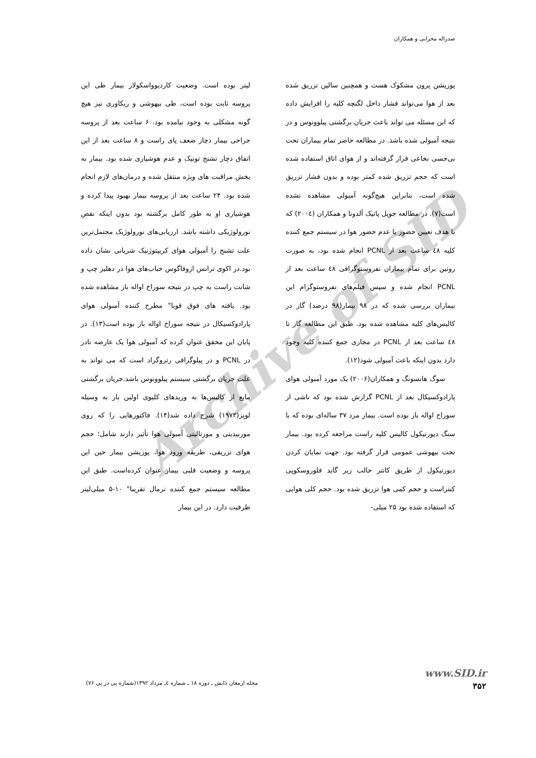صدراله محرابی و همکاران
Archive of SID
پوزیشن پرون مشکوک هست و همچنین سالین تزریق شده بعد از هوا می‌تواند فشار داخل لگنچه کلیه را افزایش داده که این مسئله می تواند باعث جریان برگشتی پیلوونوس و در نتیجه آمبولی شده باشد. در مطالعه حاضر تمام بیماران تحت بی‌حسی نخاعی قرار گرفته‌اند و از هوای اتاق استفاده شده است که حجم تزریق شده کمتر بوده و بدون فشار تزریق شده است، بنابراین هیچ‌گونه آمبولی مشاهده نشده است(۷). در مطالعه جویل پاتیک آلدونا و همکاران (۲۰۰٤) که با هدف تعیین حضور یا عدم حضور هوا در سیستم جمع کننده کلیه ٤۸ ساعت بعد از PCNL انجام شده بود، به صورت روتین برای تمام بیماران نفروستوگرافی ٤۸ ساعت بعد از PCNL انجام شده و سپس فیلم‌های نفروستوگرام این بیماران بررسی شده که در ۹۸ بیمار(۹۸ درصد) گاز در کالیس‌های کلیه مشاهده شده بود. طبق این مطالعه گاز تا ٤۸ ساعت بعد از PCNL در مجاری جمع کننده کلیه وجود دارد بدون اینکه باعث آمبولی شود(۱۲).
سوگ هانسونگ و همکاران(۲۰۰۶) یک مورد آمبولی هوای پارادوکسیکال بعد از PCNL گزارش شده بود که ناشی از سوراخ اواله باز بوده است. بیمار مرد ۳۷ ساله‌ای بوده که با سنگ دیورتیکول کالیس کلیه راست مراجعه کرده بود. بیمار تحت بیهوشی عمومی قرار گرفته بود. جهت نمایان کردن دیورتیکول از طریق کاتتر حالب زیر گاید فلوروسکوپی کنتراست و حجم کمی هوا تزریق شده بود. حجم کلی هوایی که استفاده شده بود ۲۵ میلی-
لیتر بوده است. وضعیت کاردیوواسکولار بیمار طی این پروسه ثابت بوده است، طی بیهوشی و ریکاوری نیز هیچ گونه مشکلی به وجود نیامده بود. ۶ ساعت بعد از پروسه جراحی بیمار دچار ضعف پای راست و ۸ ساعت بعد از این اتفاق دچار تشنج تونیک و عدم هوشیاری شده بود. بیمار به بخش مراقبت های ویژه منتقل شده و درمان‌های لازم انجام شده بود. ۲۴ ساعت بعد از پروسه بیمار بهبود پیدا کرده و هوشیاری او به طور کامل برگشته بود بدون اینکه نقص نورولوژیکی داشته باشد. ارزیابی‌های نورولوژیک محتمل‌ترین علت تشنج را آمبولی هوای کریپتوژنیک شریانی نشان داده بود.در اکوی ترانس ازوفاگوس حباب‌های هوا در دهلیز چپ و شانت راست به چپ در نتیجه سوراخ اواله باز مشاهده شده بود. یافته های فوق قویا" مطرح کننده آمبولی هوای پارادوکسیکال در نتیجه سوراخ اواله باز بوده است(۱۳). در پایان این محقق عنوان کرده که آمبولی هوا یک عارضه نادر در PCNL و در پیلوگرافی رتروگراد است که می تواند به علت جریان برگشتی سیستم پیلوونوس باشد.جریان برگشتی مایع از کالیس‌ها به وریدهای کلیوی اولین بار به وسیله لوپز(۱۹۷۳) شرح داده شد(۱۴). فاکتورهایی را که روی موربیدیتی و مورتالیتی آمبولی هوا تأثیر دارند شامل؛ حجم هوای تزریقی، طریقه ورود هوا، پوزیشن بیمار حین این پروسه و وضعیت قلبی بیمار عنوان کرده‌است. طبق این مطالعه سیستم جمع کننده نرمال تقریبا" ۱۰-۵ میلی‌لیتر ظرفیت دارد. در این بیمار
www.SID.ir
۳۵۲
مجله ارمغان دانش ـ دوره ۱۸ ـ شماره ٤ـ مرداد ۱۳۹۲(شماره پی در پی ۷۶)